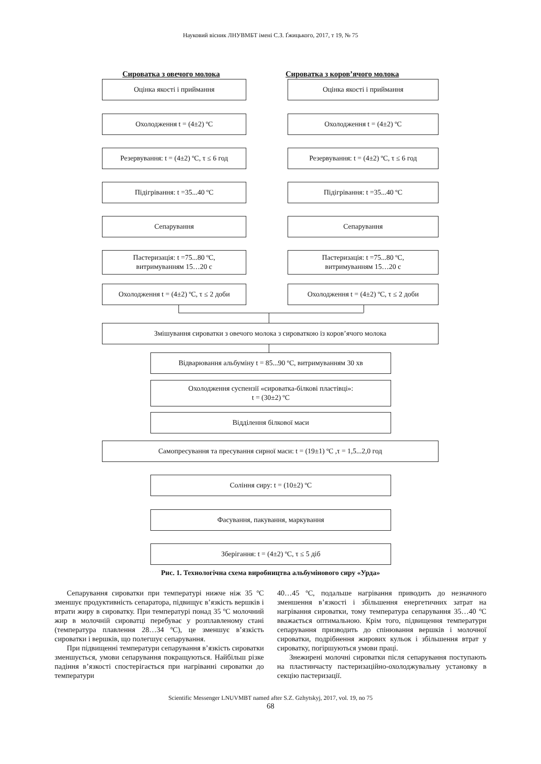Науковий вісник ЛНУВМБТ імені С.З. Ґжицького, 2017, т 19, № 75
Сироватка з овечого молока Сироватка з коров’ячого молока
Оцінка якості і приймання Оцінка якості і приймання
Охолодження t = (4±2) ºC Охолодження t = (4±2) ºC
Резервування: t = (4±2) ºC, τ ≤ 6 год
Резервування: t = (4±2) ºC, τ ≤ 6 год
Підігрівання: t =35...40 ºC Підігрівання: t =35...40 ºC
Сепарування Сепарування
Пастеризація: t =75...80 ºC,
витримуванням 15…20 с
Пастеризація: t =75...80 ºC,
витримуванням 15…20 с
Охолодження t = (4±2) ºC, τ ≤ 2 доби
Охолодження t = (4±2) ºC, τ ≤ 2 доби
Змішування сироватки з овечого молока з сироваткою із коров’ячого молока
Відварювання альбуміну t = 85...90 ºC, витримуванням 30 хв
Охолодження суспензії «сироватка-білкові пластівці»:
t = (30±2) ºC
Відділення білкової маси
Самопресування та пресування сирної маси: t = (19±1) ºC ,τ = 1,5...2,0 год
Соління сиру: t = (10±2) ºC
Фасування, пакування, маркування
Зберігання: t = (4±2) ºC, τ ≤ 5 діб
Рис. 1. Технологічна схема виробництва альбумінового сиру «Урда»
Сепарування сироватки при температурі нижче ніж 35 ºC зменшує продуктивність сепаратора, підвищує в’язкість вершків і втрати жиру в сироватку. При температурі понад 35 ºC молочний жир в молочній сироватці перебуває у розплавленому стані (температура плавлення 28…34 ºC), це зменшує в’язкість сироватки і вершків, що полегшує сепарування.
При підвищенні температури сепарування в’язкість сироватки зменшується, умови сепарування покращуються. Найбільш різке падіння в’язкості спостерігається при нагріванні сироватки до температури
40…45 ºC, подальше нагрівання приводить до незначного зменшення в’язкості і збільшення енергетичних затрат на нагрівання сироватки, тому температура сепарування 35…40 ºC вважається оптимальною. Крім того, підвищення температури сепарування призводить до спінювання вершків і молочної сироватки, подрібнення жирових кульок і збільшення втрат у сироватку, погіршуються умови праці.
Знежирені молочні сироватки після сепарування поступають на пластинчасту пастеризаційно-охолоджувальну установку в секцію пастеризації.
Scientific Messenger LNUVMBT named after S.Z. Gzhytskyj, 2017, vol. 19, no 75
68